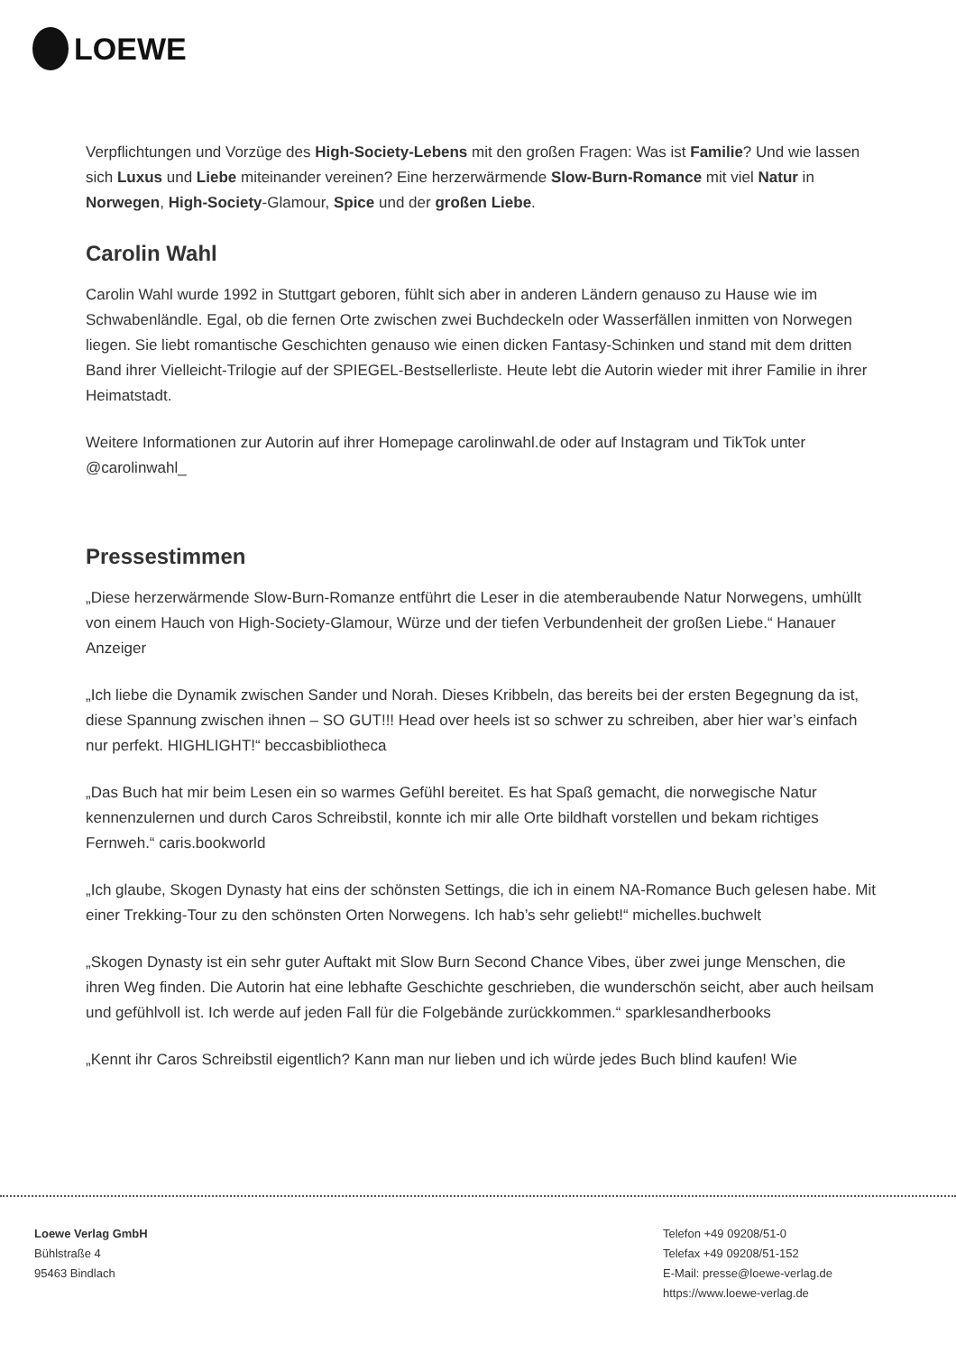LOEWE
Verpflichtungen und Vorzüge des High-Society-Lebens mit den großen Fragen: Was ist Familie? Und wie lassen sich Luxus und Liebe miteinander vereinen? Eine herzerwärmende Slow-Burn-Romance mit viel Natur in Norwegen, High-Society-Glamour, Spice und der großen Liebe.
Carolin Wahl
Carolin Wahl wurde 1992 in Stuttgart geboren, fühlt sich aber in anderen Ländern genauso zu Hause wie im Schwabenländle. Egal, ob die fernen Orte zwischen zwei Buchdeckeln oder Wasserfällen inmitten von Norwegen liegen. Sie liebt romantische Geschichten genauso wie einen dicken Fantasy-Schinken und stand mit dem dritten Band ihrer Vielleicht-Trilogie auf der SPIEGEL-Bestsellerliste. Heute lebt die Autorin wieder mit ihrer Familie in ihrer Heimatstadt.
Weitere Informationen zur Autorin auf ihrer Homepage carolinwahl.de oder auf Instagram und TikTok unter @carolinwahl_
Pressestimmen
„Diese herzerwärmende Slow-Burn-Romanze entführt die Leser in die atemberaubende Natur Norwegens, umhüllt von einem Hauch von High-Society-Glamour, Würze und der tiefen Verbundenheit der großen Liebe.“ Hanauer Anzeiger
„Ich liebe die Dynamik zwischen Sander und Norah. Dieses Kribbeln, das bereits bei der ersten Begegnung da ist, diese Spannung zwischen ihnen – SO GUT!!! Head over heels ist so schwer zu schreiben, aber hier war’s einfach nur perfekt. HIGHLIGHT!“ beccasbibliotheca
„Das Buch hat mir beim Lesen ein so warmes Gefühl bereitet. Es hat Spaß gemacht, die norwegische Natur kennenzulernen und durch Caros Schreibstil, konnte ich mir alle Orte bildhaft vorstellen und bekam richtiges Fernweh.“ caris.bookworld
„Ich glaube, Skogen Dynasty hat eins der schönsten Settings, die ich in einem NA-Romance Buch gelesen habe. Mit einer Trekking-Tour zu den schönsten Orten Norwegens. Ich hab’s sehr geliebt!“ michelles.buchwelt
„Skogen Dynasty ist ein sehr guter Auftakt mit Slow Burn Second Chance Vibes, über zwei junge Menschen, die ihren Weg finden. Die Autorin hat eine lebhafte Geschichte geschrieben, die wunderschön seicht, aber auch heilsam und gefühlvoll ist. Ich werde auf jeden Fall für die Folgebände zurückkommen.“ sparklesandherbooks
„Kennt ihr Caros Schreibstil eigentlich? Kann man nur lieben und ich würde jedes Buch blind kaufen! Wie
Loewe Verlag GmbH
Bühlstraße 4
95463 Bindlach
Telefon +49 09208/51-0
Telefax +49 09208/51-152
E-Mail: presse@loewe-verlag.de
https://www.loewe-verlag.de